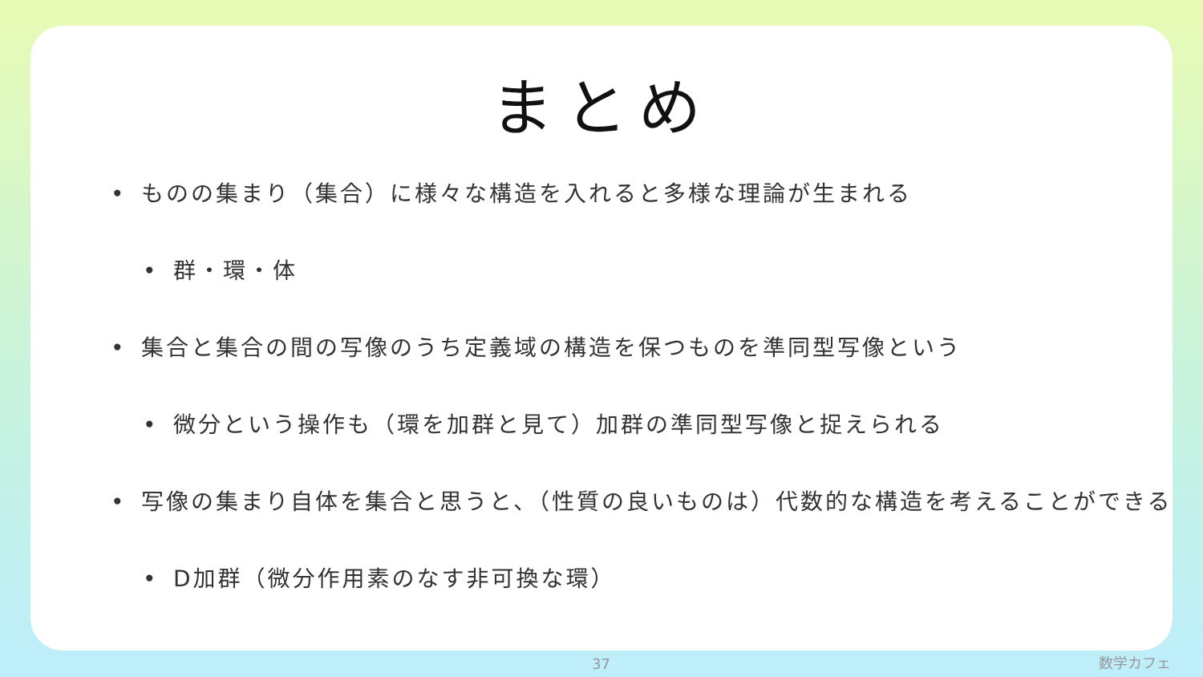まとめ
• ものの集まり（集合）に様々な構造を入れると多様な理論が生まれる
• 群・環・体
• 集合と集合の間の写像のうち定義域の構造を保つものを準同型写像という
• 微分という操作も（環を加群と見て）加群の準同型写像と捉えられる
• 写像の集まり自体を集合と思うと、（性質の良いものは）代数的な構造を考えることができる
• D加群（微分作用素のなす非可換な環）
37 数学カフェ